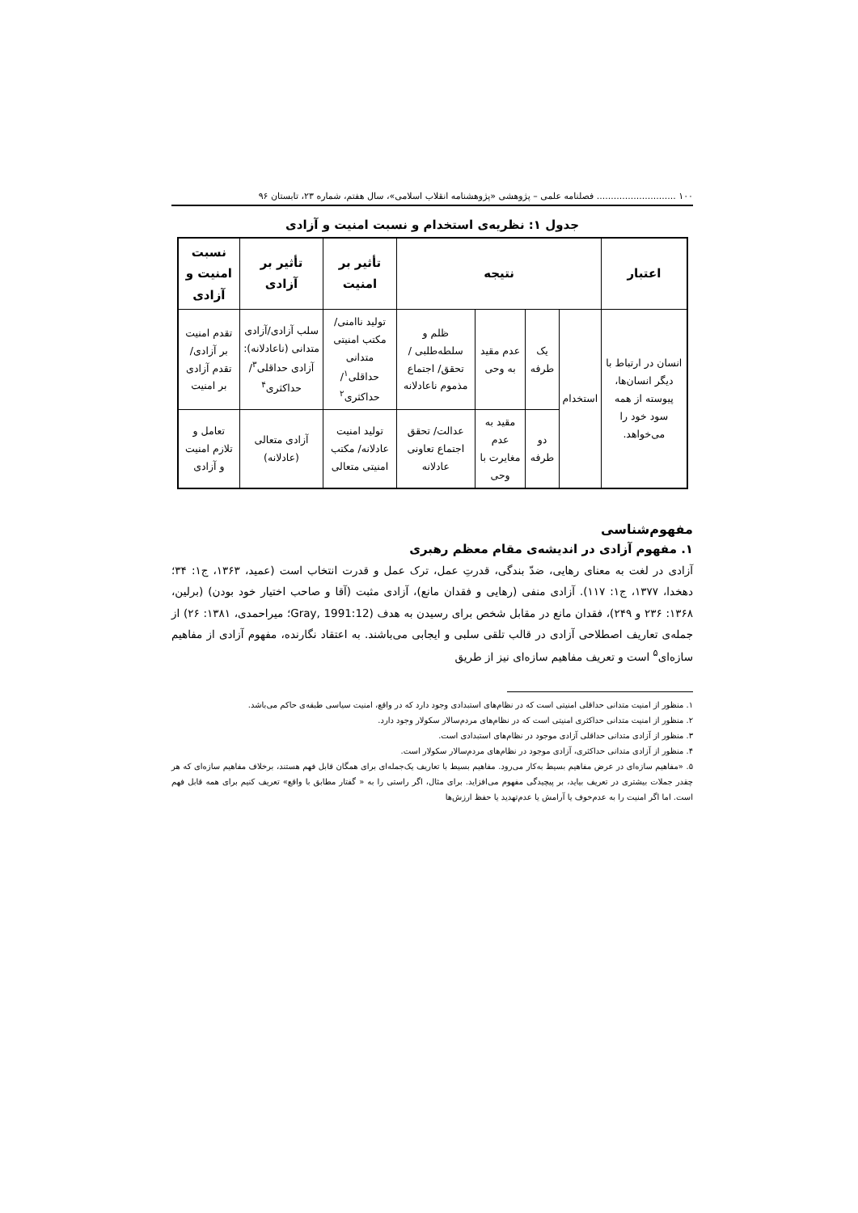۱۰۰ ............................ فصلنامه علمی – پژوهشی «پژوهشنامه انقلاب اسلامی»، سال هفتم، شماره ۲۳، تابستان ۹۶
جدول ۱: نظریه‌ی استخدام و نسبت امنیت و آزادی
| اعتبار | نتیجه | | | | تأثیر بر امنیت | تأثیر بر آزادی | نسبت امنیت و آزادی |
| --- | --- | --- | --- | --- | --- | --- | --- |
| انسان در ارتباط با دیگر انسان‌ها، پیوسته از همه سود خود را می‌خواهد. | استخدام | یک طرفه | عدم مقید به وحی | ظلم و سلطه‌طلبی /تحقق/ اجتماع مذموم ناعادلانه | تولید ناامنی/ مکتب امنیتی متدانی حداقلی<sup>۱</sup>/ حداکثری<sup>۲</sup> | سلب آزادی/آزادی متدانی (ناعادلانه): آزادی حداقلی<sup>۳</sup>/ حداکثری<sup>۴</sup> | تقدم امنیت بر آزادی/ تقدم آزادی بر امنیت |
| | | دو طرفه | مقید به عدم مغایرت با وحی | عدالت/ تحقق اجتماع تعاونی عادلانه | تولید امنیت عادلانه/ مکتب امنیتی متعالی | آزادی متعالی (عادلانه) | تعامل و تلازم امنیت و آزادی |
مفهوم‌شناسی
۱. مفهوم آزادی در اندیشه‌ی مقام معظم رهبری
آزادی در لغت به معنای رهایی، ضدّ بندگی، قدرتِ عمل، ترک عمل و قدرت انتخاب است (عمید، ۱۳۶۳، ج۱: ۳۴؛ دهخدا، ۱۳۷۷، ج۱: ۱۱۷). آزادی منفی (رهایی و فقدان مانع)، آزادی مثبت (آقا و صاحب اختیار خود بودن) (برلین، ۱۳۶۸: ۲۳۶ و ۲۴۹)، فقدان مانع در مقابل شخص برای رسیدن به هدف (Gray, 1991:12؛ میراحمدی، ۱۳۸۱: ۲۶) از جمله‌ی تعاریف اصطلاحی آزادی در قالب تلقی سلبی و ایجابی می‌باشند. به اعتقاد نگارنده، مفهوم آزادی از مفاهیم سازه‌ای<sup>۵</sup> است و تعریف مفاهیم سازه‌ای نیز از طریق
۱. منظور از امنیت متدانی حداقلی امنیتی است که در نظام‌های استبدادی وجود دارد که در واقع، امنیت سیاسی طبقه‌ی حاکم می‌باشد.
۲. منظور از امنیت متدانی حداکثری امنیتی است که در نظام‌های مردم‌سالار سکولار وجود دارد.
۳. منظور از آزادی متدانی حداقلی آزادی موجود در نظام‌های استبدادی است.
۴. منظور از آزادی متدانی حداکثری، آزادی موجود در نظام‌های مردم‌سالار سکولار است.
۵. «مفاهیم سازه‌ای در عرض مفاهیم بسیط به‌کار می‌رود. مفاهیم بسیط با تعاریف یک‌جمله‌ای برای همگان قابل فهم هستند، برخلاف مفاهیم سازه‌ای که هر چقدر جملات بیشتری در تعریف بیاید، بر پیچیدگی مفهوم می‌افزاید. برای مثال، اگر راستی را به « گفتار مطابق با واقع» تعریف کنیم برای همه قابل فهم است. اما اگر امنیت را به عدم‌خوف یا آرامش یا عدم‌تهدید یا حفظ ارزش‌ها